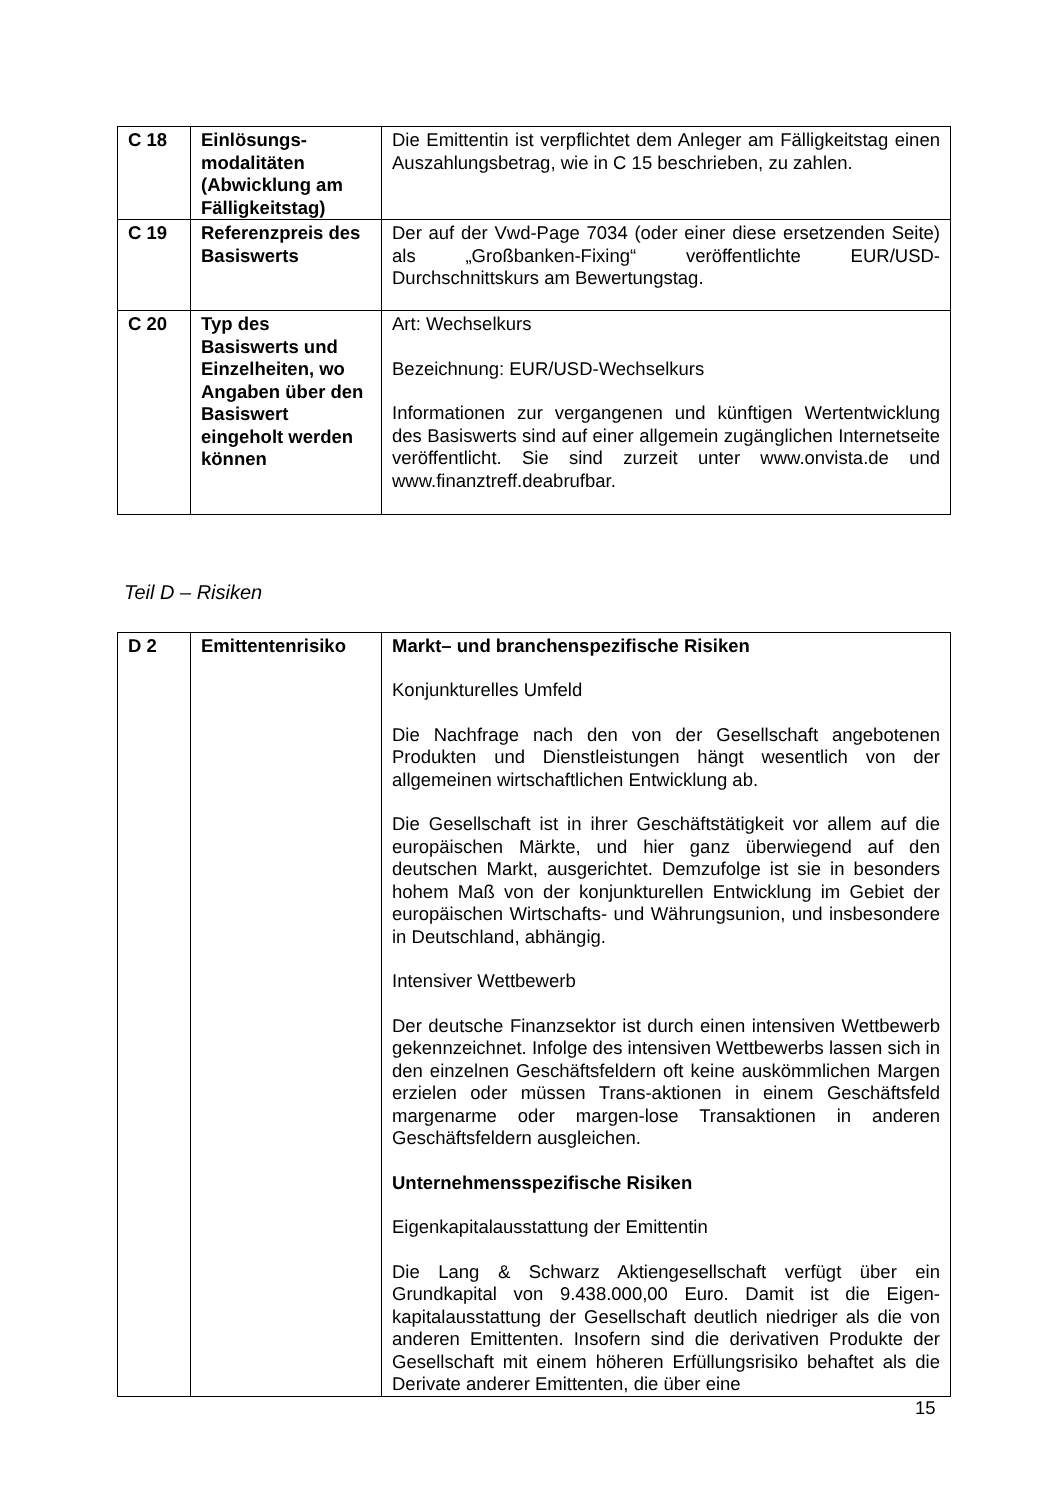| C 18 | Einlösungs- modalitäten (Abwicklung am Fälligkeitstag) | Die Emittentin ist verpflichtet dem Anleger am Fälligkeitstag einen Auszahlungsbetrag, wie in C 15 beschrieben, zu zahlen. |
| C 19 | Referenzpreis des Basiswerts | Der auf der Vwd-Page 7034 (oder einer diese ersetzenden Seite) als „Großbanken-Fixing“ veröffentlichte EUR/USD-Durchschnittskurs am Bewertungstag. |
| C 20 | Typ des Basiswerts und Einzelheiten, wo Angaben über den Basiswert eingeholt werden können | Art: Wechselkurs Bezeichnung: EUR/USD-Wechselkurs Informationen zur vergangenen und künftigen Wertentwicklung des Basiswerts sind auf einer allgemein zugänglichen Internetseite veröffentlicht. Sie sind zurzeit unter www.onvista.de und www.finanztreff.deabrufbar. |
Teil D – Risiken
| D 2 | Emittentenrisiko | Markt– und branchenspezifische Risiken Konjunkturelles Umfeld Die Nachfrage nach den von der Gesellschaft angebotenen Produkten und Dienstleistungen hängt wesentlich von der allgemeinen wirtschaftlichen Entwicklung ab. Die Gesellschaft ist in ihrer Geschäftstätigkeit vor allem auf die europäischen Märkte, und hier ganz überwiegend auf den deutschen Markt, ausgerichtet. Demzufolge ist sie in besonders hohem Maß von der konjunkturellen Entwicklung im Gebiet der europäischen Wirtschafts- und Währungsunion, und insbesondere in Deutschland, abhängig. Intensiver Wettbewerb Der deutsche Finanzsektor ist durch einen intensiven Wettbewerb gekennzeichnet. Infolge des intensiven Wettbewerbs lassen sich in den einzelnen Geschäftsfeldern oft keine auskömmlichen Margen erzielen oder müssen Trans-aktionen in einem Geschäftsfeld margenarme oder margen-lose Transaktionen in anderen Geschäftsfeldern ausgleichen. Unternehmensspezifische Risiken Eigenkapitalausstattung der Emittentin Die Lang & Schwarz Aktiengesellschaft verfügt über ein Grundkapital von 9.438.000,00 Euro. Damit ist die Eigen-kapitalausstattung der Gesellschaft deutlich niedriger als die von anderen Emittenten. Insofern sind die derivativen Produkte der Gesellschaft mit einem höheren Erfüllungsrisiko behaftet als die Derivate anderer Emittenten, die über eine |
15